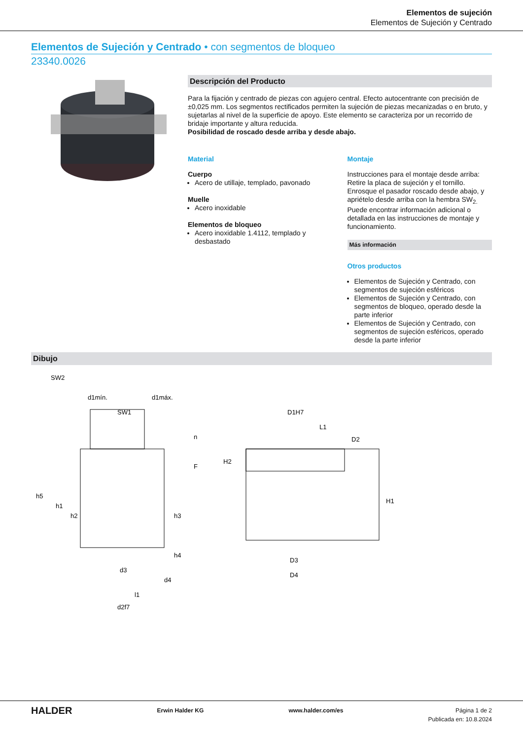Elementos de sujeción
Elementos de Sujeción y Centrado
Elementos de Sujeción y Centrado • con segmentos de bloqueo
23340.0026
Descripción del Producto
Para la fijación y centrado de piezas con agujero central. Efecto autocentrante con precisión de ±0,025 mm. Los segmentos rectificados permiten la sujeción de piezas mecanizadas o en bruto, y sujetarlas al nivel de la superficie de apoyo. Este elemento se caracteriza por un recorrido de bridaje importante y altura reducida.
Posibilidad de roscado desde arriba y desde abajo.
Material
Cuerpo
Acero de utillaje, templado, pavonado
Muelle
Acero inoxidable
Elementos de bloqueo
Acero inoxidable 1.4112, templado y desbastado
Montaje
Instrucciones para el montaje desde arriba: Retire la placa de sujeción y el tornillo. Enrosque el pasador roscado desde abajo, y apriételo desde arriba con la hembra SW<sub>2.</sub>
Puede encontrar información adicional o detallada en las instrucciones de montaje y funcionamiento.
Más información
Otros productos
Elementos de Sujeción y Centrado, con segmentos de sujeción esféricos
Elementos de Sujeción y Centrado, con segmentos de bloqueo, operado desde la parte inferior
Elementos de Sujeción y Centrado, con segmentos de sujeción esféricos, operado desde la parte inferior
Dibujo
SW2
d1mín.
d1máx.
SW1
h5
h1
h2
h3
h4
F
n
d3
d4
l1
d2f7
D1H7
L1
D2
H2
H1
D3
D4
HALDER Erwin Halder KG www.halder.com/es Página 1 de 2
Publicada en: 10.8.2024